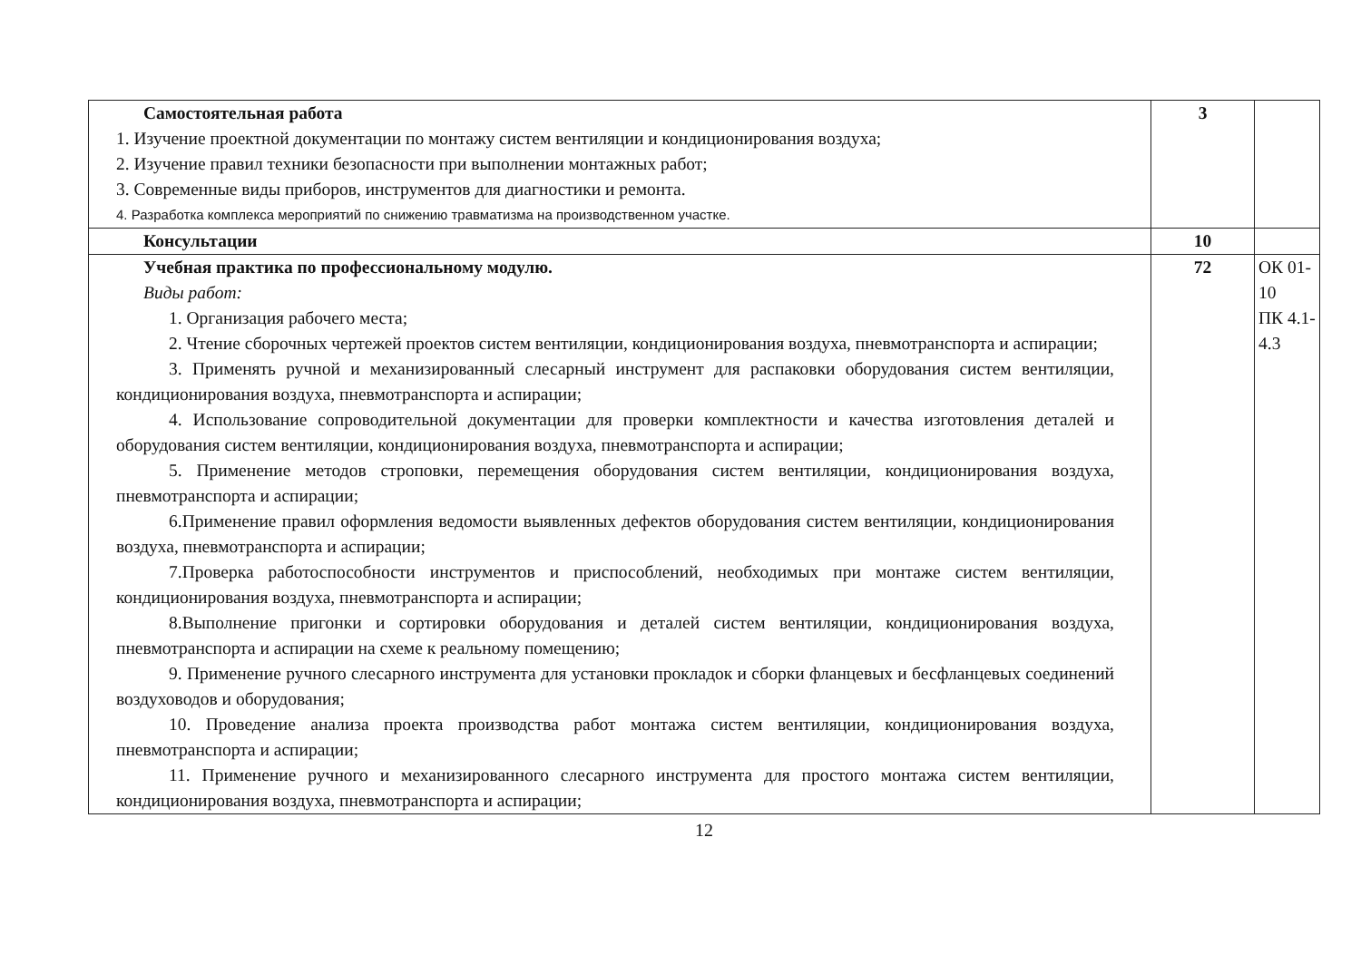| Самостоятельная работа 1. Изучение проектной документации по монтажу систем вентиляции и кондиционирования воздуха; 2. Изучение правил техники безопасности при выполнении монтажных работ; 3. Современные виды приборов, инструментов для диагностики и ремонта. 4. Разработка комплекса мероприятий по снижению травматизма на производственном участке. | 3 | |
| Консультации | 10 | |
| Учебная практика по профессиональному модулю. Виды работ: 1. Организация рабочего места; 2. Чтение сборочных чертежей проектов систем вентиляции, кондиционирования воздуха, пневмотранспорта и аспирации; 3. Применять ручной и механизированный слесарный инструмент для распаковки оборудования систем вентиляции, кондиционирования воздуха, пневмотранспорта и аспирации; 4. Использование сопроводительной документации для проверки комплектности и качества изготовления деталей и оборудования систем вентиляции, кондиционирования воздуха, пневмотранспорта и аспирации; 5. Применение методов строповки, перемещения оборудования систем вентиляции, кондиционирования воздуха, пневмотранспорта и аспирации; 6.Применение правил оформления ведомости выявленных дефектов оборудования систем вентиляции, кондиционирования воздуха, пневмотранспорта и аспирации; 7.Проверка работоспособности инструментов и приспособлений, необходимых при монтаже систем вентиляции, кондиционирования воздуха, пневмотранспорта и аспирации; 8.Выполнение пригонки и сортировки оборудования и деталей систем вентиляции, кондиционирования воздуха, пневмотранспорта и аспирации на схеме к реальному помещению; 9. Применение ручного слесарного инструмента для установки прокладок и сборки фланцевых и бесфланцевых соединений воздуховодов и оборудования; 10. Проведение анализа проекта производства работ монтажа систем вентиляции, кондиционирования воздуха, пневмотранспорта и аспирации; 11. Применение ручного и механизированного слесарного инструмента для простого монтажа систем вентиляции, кондиционирования воздуха, пневмотранспорта и аспирации; | 72 | ОК 01-10 ПК 4.1-4.3 |
12